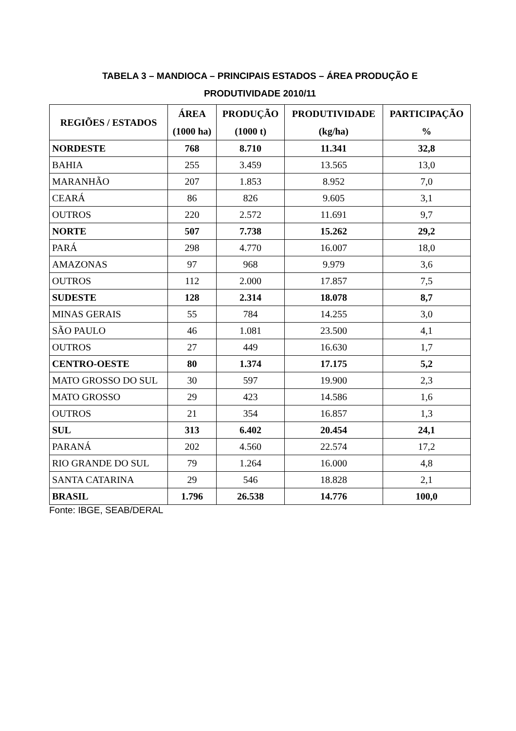TABELA 3 – MANDIOCA – PRINCIPAIS ESTADOS – ÁREA PRODUÇÃO E
PRODUTIVIDADE 2010/11
| REGIÕES / ESTADOS | ÁREA (1000 ha) | PRODUÇÃO (1000 t) | PRODUTIVIDADE (kg/ha) | PARTICIPAÇÃO % |
| --- | --- | --- | --- | --- |
| NORDESTE | 768 | 8.710 | 11.341 | 32,8 |
| BAHIA | 255 | 3.459 | 13.565 | 13,0 |
| MARANHÃO | 207 | 1.853 | 8.952 | 7,0 |
| CEARÁ | 86 | 826 | 9.605 | 3,1 |
| OUTROS | 220 | 2.572 | 11.691 | 9,7 |
| NORTE | 507 | 7.738 | 15.262 | 29,2 |
| PARÁ | 298 | 4.770 | 16.007 | 18,0 |
| AMAZONAS | 97 | 968 | 9.979 | 3,6 |
| OUTROS | 112 | 2.000 | 17.857 | 7,5 |
| SUDESTE | 128 | 2.314 | 18.078 | 8,7 |
| MINAS GERAIS | 55 | 784 | 14.255 | 3,0 |
| SÃO PAULO | 46 | 1.081 | 23.500 | 4,1 |
| OUTROS | 27 | 449 | 16.630 | 1,7 |
| CENTRO-OESTE | 80 | 1.374 | 17.175 | 5,2 |
| MATO GROSSO DO SUL | 30 | 597 | 19.900 | 2,3 |
| MATO GROSSO | 29 | 423 | 14.586 | 1,6 |
| OUTROS | 21 | 354 | 16.857 | 1,3 |
| SUL | 313 | 6.402 | 20.454 | 24,1 |
| PARANÁ | 202 | 4.560 | 22.574 | 17,2 |
| RIO GRANDE DO SUL | 79 | 1.264 | 16.000 | 4,8 |
| SANTA CATARINA | 29 | 546 | 18.828 | 2,1 |
| BRASIL | 1.796 | 26.538 | 14.776 | 100,0 |
Fonte: IBGE, SEAB/DERAL